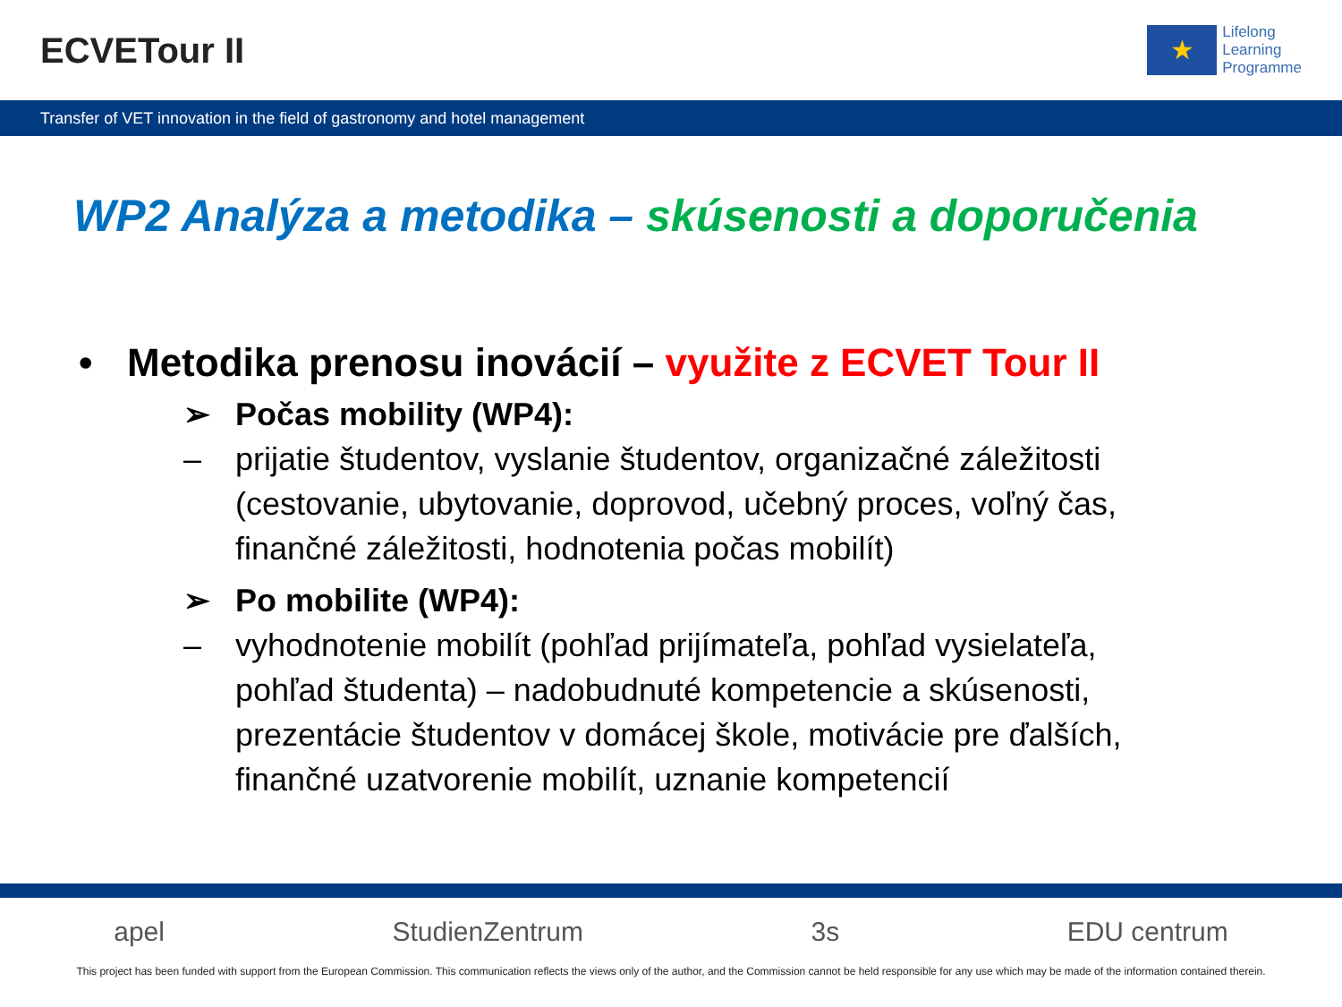ECVETour II
★
Lifelong
Learning
Programme
Transfer of VET innovation in the field of gastronomy and hotel management
WP2 Analýza a metodika – skúsenosti a doporučenia
• Metodika prenosu inovácií – využite z ECVET Tour II
➢ Počas mobility (WP4):
– prijatie študentov, vyslanie študentov, organizačné záležitosti (cestovanie, ubytovanie, doprovod, učebný proces, voľný čas, finančné záležitosti, hodnotenia počas mobilít)
➢ Po mobilite (WP4):
– vyhodnotenie mobilít (pohľad prijímateľa, pohľad vysielateľa, pohľad študenta) – nadobudnuté kompetencie a skúsenosti, prezentácie študentov v domácej škole, motivácie pre ďalších, finančné uzatvorenie mobilít, uznanie kompetencií
apel StudienZentrum 3s EDU centrum
This project has been funded with support from the European Commission. This communication reflects the views only of the author, and the Commission cannot be held responsible for any use which may be made of the information contained therein.